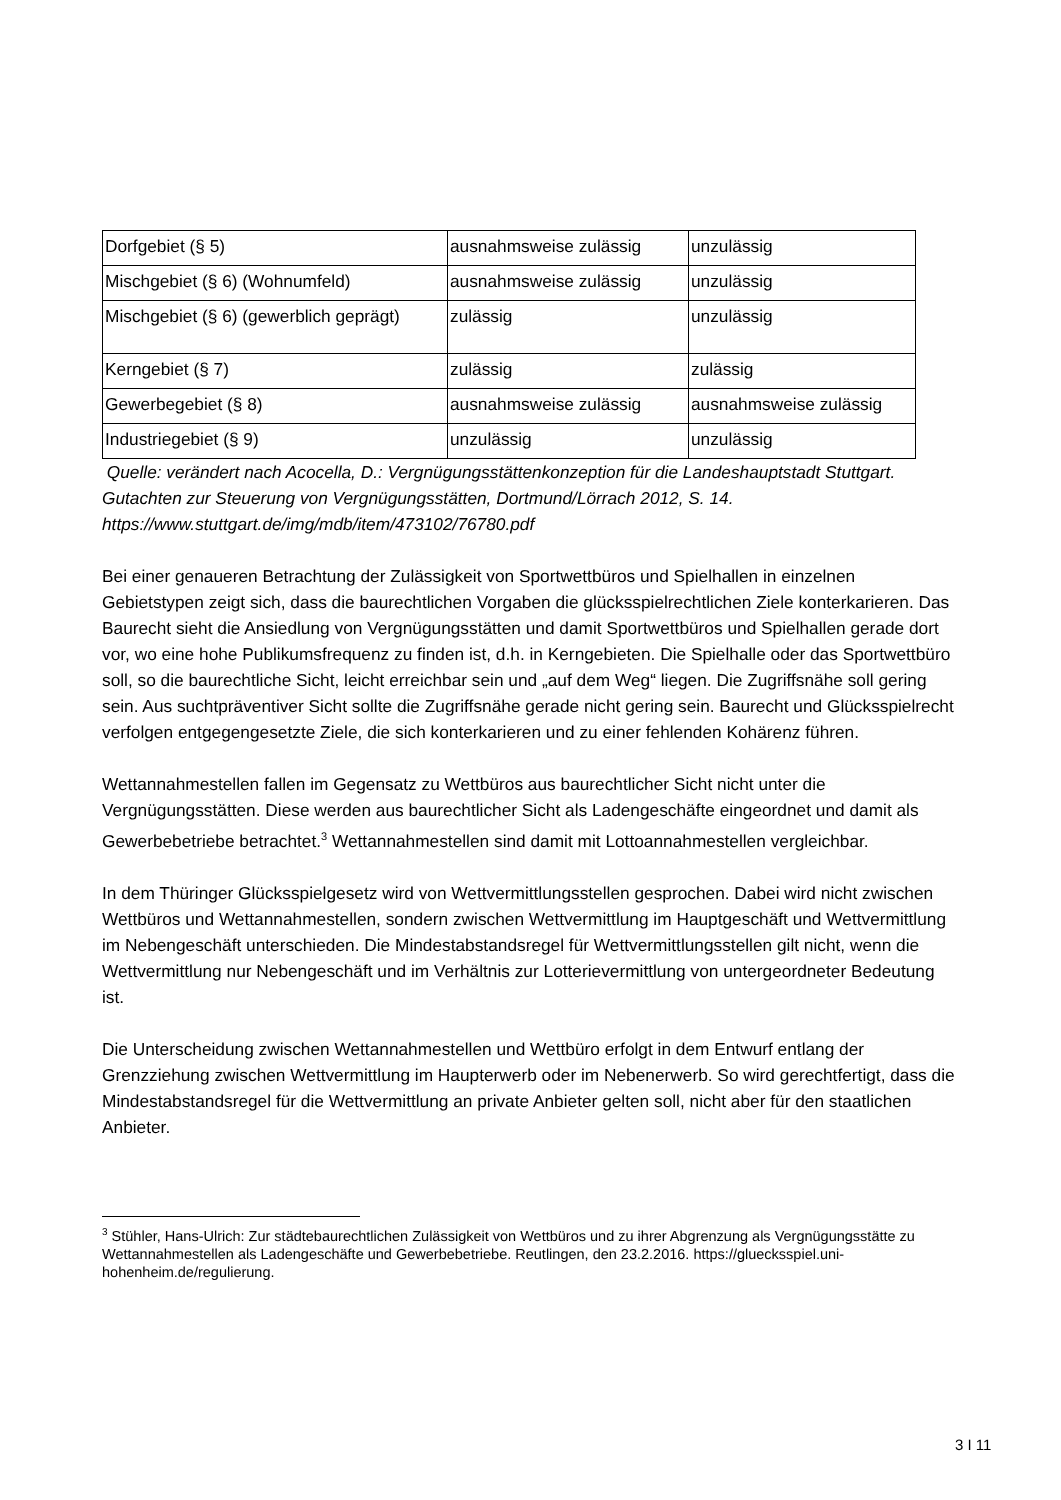| Dorfgebiet (§ 5) | ausnahmsweise zulässig | unzulässig |
| Mischgebiet (§ 6) (Wohnumfeld) | ausnahmsweise zulässig | unzulässig |
| Mischgebiet (§ 6) (gewerblich geprägt) | zulässig | unzulässig |
| Kerngebiet (§ 7) | zulässig | zulässig |
| Gewerbegebiet (§ 8) | ausnahmsweise zulässig | ausnahmsweise zulässig |
| Industriegebiet (§ 9) | unzulässig | unzulässig |
Quelle: verändert nach Acocella, D.: Vergnügungsstättenkonzeption für die Landeshauptstadt Stuttgart. Gutachten zur Steuerung von Vergnügungsstätten, Dortmund/Lörrach 2012, S. 14. https://www.stuttgart.de/img/mdb/item/473102/76780.pdf
Bei einer genaueren Betrachtung der Zulässigkeit von Sportwettbüros und Spielhallen in einzelnen Gebietstypen zeigt sich, dass die baurechtlichen Vorgaben die glücksspielrechtlichen Ziele konterkarieren. Das Baurecht sieht die Ansiedlung von Vergnügungsstätten und damit Sportwettbüros und Spielhallen gerade dort vor, wo eine hohe Publikumsfrequenz zu finden ist, d.h. in Kerngebieten. Die Spielhalle oder das Sportwettbüro soll, so die baurechtliche Sicht, leicht erreichbar sein und „auf dem Weg“ liegen. Die Zugriffsnähe soll gering sein. Aus suchtpräventiver Sicht sollte die Zugriffsnähe gerade nicht gering sein. Baurecht und Glücksspielrecht verfolgen entgegengesetzte Ziele, die sich konterkarieren und zu einer fehlenden Kohärenz führen.
Wettannahmestellen fallen im Gegensatz zu Wettbüros aus baurechtlicher Sicht nicht unter die Vergnügungsstätten. Diese werden aus baurechtlicher Sicht als Ladengeschäfte eingeordnet und damit als Gewerbebetriebe betrachtet.<sup>3</sup> Wettannahmestellen sind damit mit Lottoannahmestellen vergleichbar.
In dem Thüringer Glücksspielgesetz wird von Wettvermittlungsstellen gesprochen. Dabei wird nicht zwischen Wettbüros und Wettannahmestellen, sondern zwischen Wettvermittlung im Hauptgeschäft und Wettvermittlung im Nebengeschäft unterschieden. Die Mindestabstandsregel für Wettvermittlungsstellen gilt nicht, wenn die Wettvermittlung nur Nebengeschäft und im Verhältnis zur Lotterievermittlung von untergeordneter Bedeutung ist.
Die Unterscheidung zwischen Wettannahmestellen und Wettbüro erfolgt in dem Entwurf entlang der Grenzziehung zwischen Wettvermittlung im Haupterwerb oder im Nebenerwerb. So wird gerechtfertigt, dass die Mindestabstandsregel für die Wettvermittlung an private Anbieter gelten soll, nicht aber für den staatlichen Anbieter.
<sup>3</sup> Stühler, Hans-Ulrich: Zur städtebaurechtlichen Zulässigkeit von Wettbüros und zu ihrer Abgrenzung als Vergnügungsstätte zu Wettannahmestellen als Ladengeschäfte und Gewerbebetriebe. Reutlingen, den 23.2.2016. https://gluecksspiel.uni-hohenheim.de/regulierung.
3 I 11